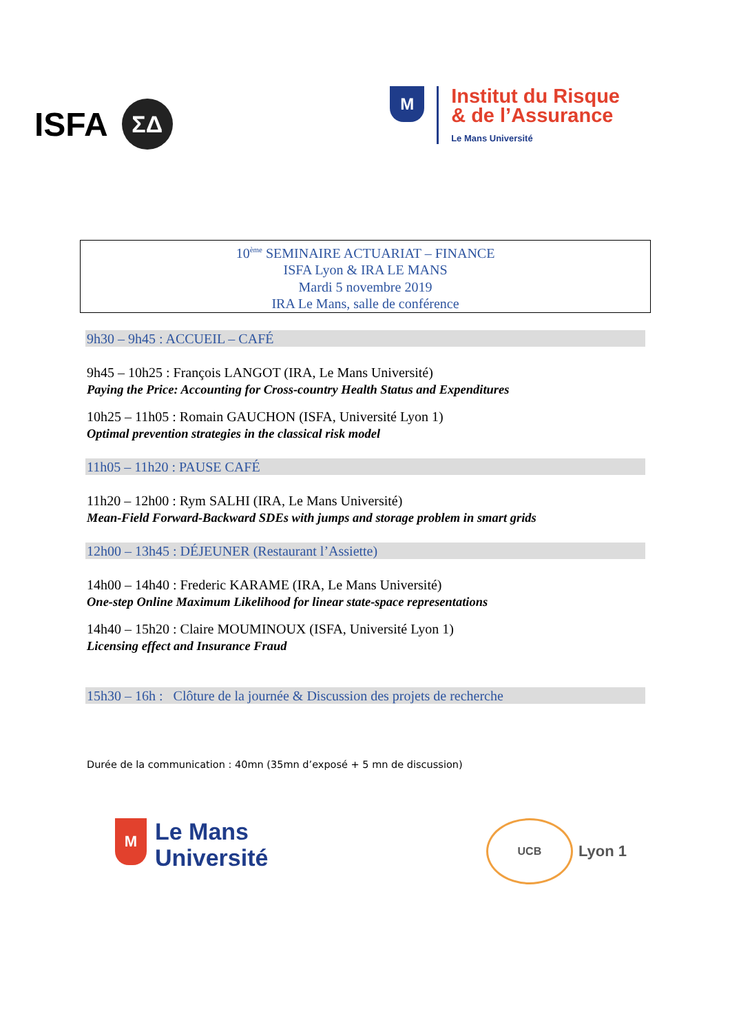ISFA
ΣΔ
M
Institut du Risque
& de l’Assurance
Le Mans Université
10<sup>ème</sup> SEMINAIRE ACTUARIAT – FINANCE
ISFA Lyon & IRA LE MANS
Mardi 5 novembre 2019
IRA Le Mans, salle de conférence
9h30 – 9h45 : ACCUEIL – CAFÉ
9h45 – 10h25 : François LANGOT (IRA, Le Mans Université)
Paying the Price: Accounting for Cross-country Health Status and Expenditures
10h25 – 11h05 : Romain GAUCHON (ISFA, Université Lyon 1)
Optimal prevention strategies in the classical risk model
11h05 – 11h20 : PAUSE CAFÉ
11h20 – 12h00 : Rym SALHI (IRA, Le Mans Université)
Mean-Field Forward-Backward SDEs with jumps and storage problem in smart grids
12h00 – 13h45 : DÉJEUNER (Restaurant l’Assiette)
14h00 – 14h40 : Frederic KARAME (IRA, Le Mans Université)
One-step Online Maximum Likelihood for linear state-space representations
14h40 – 15h20 : Claire MOUMINOUX (ISFA, Université Lyon 1)
Licensing effect and Insurance Fraud
15h30 – 16h : Clôture de la journée & Discussion des projets de recherche
Durée de la communication : 40mn (35mn d’exposé + 5 mn de discussion)
M
Le Mans
Université
UCB
Lyon 1